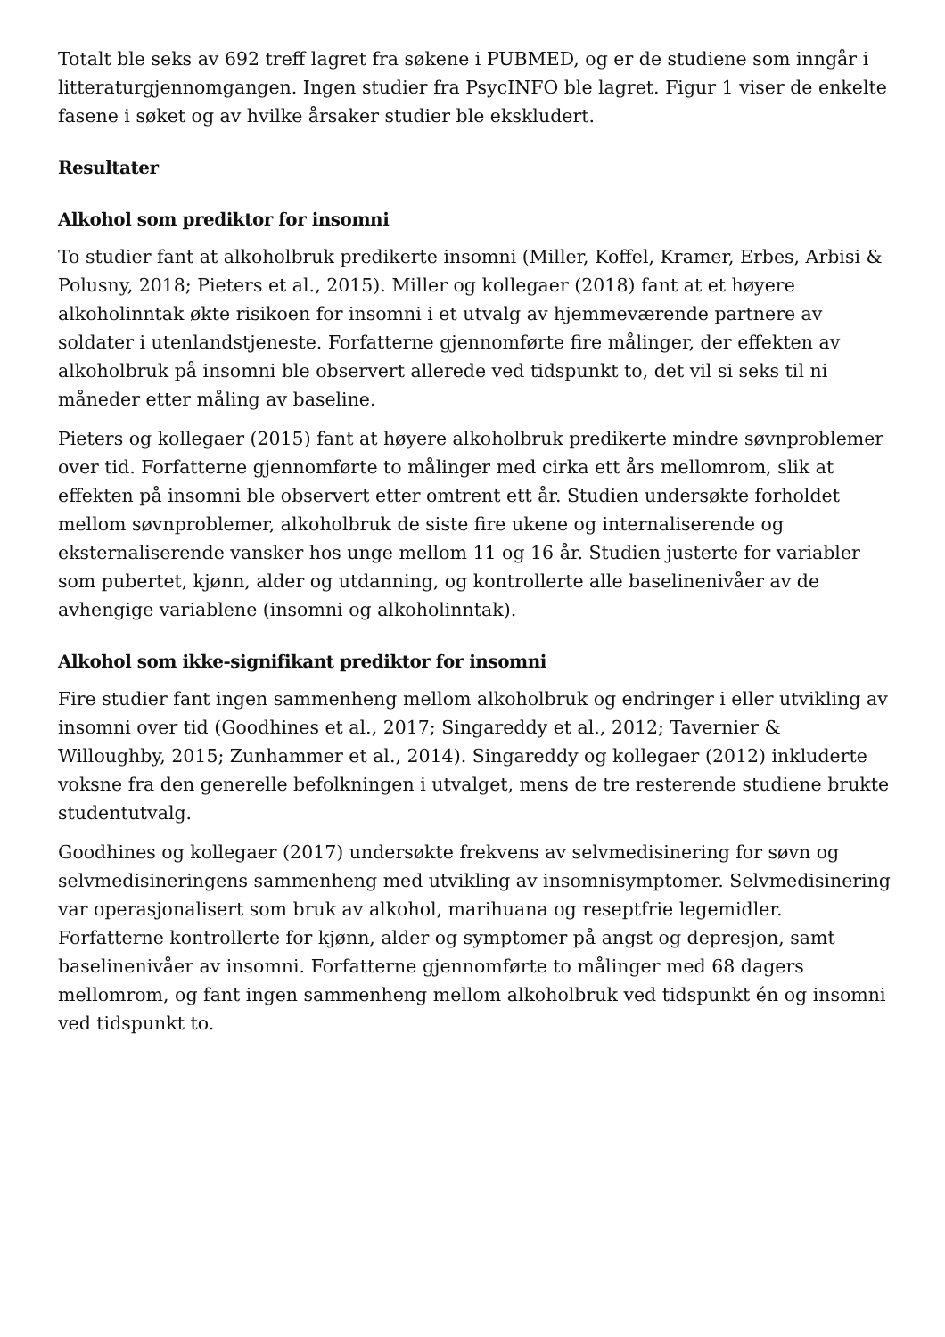Totalt ble seks av 692 treff lagret fra søkene i PUBMED, og er de studiene som inngår i litteraturgjennomgangen. Ingen studier fra PsycINFO ble lagret. Figur 1 viser de enkelte fasene i søket og av hvilke årsaker studier ble ekskludert.
Resultater
Alkohol som prediktor for insomni
To studier fant at alkoholbruk predikerte insomni (Miller, Koffel, Kramer, Erbes, Arbisi & Polusny, 2018; Pieters et al., 2015). Miller og kollegaer (2018) fant at et høyere alkoholinntak økte risikoen for insomni i et utvalg av hjemmeværende partnere av soldater i utenlandstjeneste. Forfatterne gjennomførte fire målinger, der effekten av alkoholbruk på insomni ble observert allerede ved tidspunkt to, det vil si seks til ni måneder etter måling av baseline.
Pieters og kollegaer (2015) fant at høyere alkoholbruk predikerte mindre søvnproblemer over tid. Forfatterne gjennomførte to målinger med cirka ett års mellomrom, slik at effekten på insomni ble observert etter omtrent ett år. Studien undersøkte forholdet mellom søvnproblemer, alkoholbruk de siste fire ukene og internaliserende og eksternaliserende vansker hos unge mellom 11 og 16 år. Studien justerte for variabler som pubertet, kjønn, alder og utdanning, og kontrollerte alle baselinenivåer av de avhengige variablene (insomni og alkoholinntak).
Alkohol som ikke-signifikant prediktor for insomni
Fire studier fant ingen sammenheng mellom alkoholbruk og endringer i eller utvikling av insomni over tid (Goodhines et al., 2017; Singareddy et al., 2012; Tavernier & Willoughby, 2015; Zunhammer et al., 2014). Singareddy og kollegaer (2012) inkluderte voksne fra den generelle befolkningen i utvalget, mens de tre resterende studiene brukte studentutvalg.
Goodhines og kollegaer (2017) undersøkte frekvens av selvmedisinering for søvn og selvmedisineringens sammenheng med utvikling av insomnisymptomer. Selvmedisinering var operasjonalisert som bruk av alkohol, marihuana og reseptfrie legemidler. Forfatterne kontrollerte for kjønn, alder og symptomer på angst og depresjon, samt baselinenivåer av insomni. Forfatterne gjennomførte to målinger med 68 dagers mellomrom, og fant ingen sammenheng mellom alkoholbruk ved tidspunkt én og insomni ved tidspunkt to.